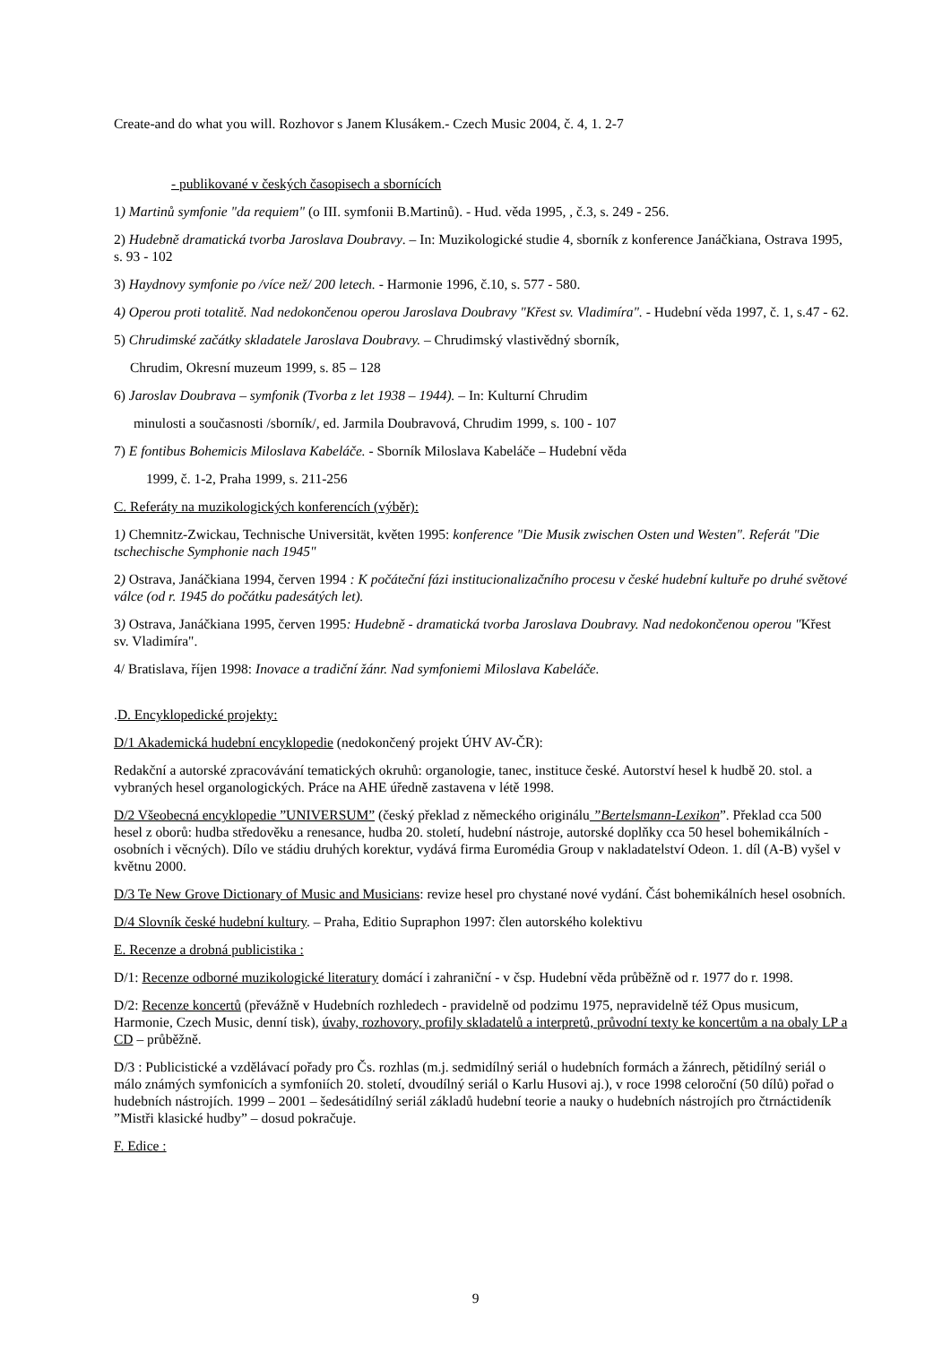Create-and do what you will. Rozhovor s Janem Klusákem.- Czech Music 2004, č. 4, 1. 2-7
- publikované v českých časopisech a sbornících
1) Martinů symfonie "da requiem" (o III. symfonii B.Martinů). - Hud. věda 1995, , č.3, s. 249 - 256.
2) Hudebně dramatická tvorba Jaroslava Doubravy. – In: Muzikologické studie 4, sborník z konference Janáčkiana, Ostrava 1995, s. 93 - 102
3) Haydnovy symfonie po /více než/ 200 letech. - Harmonie 1996, č.10, s. 577 - 580.
4) Operou proti totalitě. Nad nedokončenou operou Jaroslava Doubravy "Křest sv. Vladimíra". - Hudební věda 1997, č. 1, s.47 - 62.
5) Chrudimské začátky skladatele Jaroslava Doubravy. – Chrudimský vlastivědný sborník,
Chrudim, Okresní muzeum 1999, s. 85 – 128
6) Jaroslav Doubrava – symfonik (Tvorba z let 1938 – 1944). – In: Kulturní Chrudim
minulosti a současnosti /sborník/, ed. Jarmila Doubravová, Chrudim 1999, s. 100 - 107
7) E fontibus Bohemicis Miloslava Kabeláče. - Sborník Miloslava Kabeláče – Hudební věda
1999, č. 1-2, Praha 1999, s. 211-256
C. Referáty na muzikologických konferencích (výběr):
1) Chemnitz-Zwickau, Technische Universität, květen 1995: konference "Die Musik zwischen Osten und Westen". Referát "Die tschechische Symphonie nach 1945"
2) Ostrava, Janáčkiana 1994, červen 1994 : K počáteční fázi institucionalizačního procesu v české hudební kultuře po druhé světové válce (od r. 1945 do počátku padesátých let).
3) Ostrava, Janáčkiana 1995, červen 1995: Hudebně - dramatická tvorba Jaroslava Doubravy. Nad nedokončenou operou "Křest sv. Vladimíra".
4/ Bratislava, říjen 1998: Inovace a tradiční žánr. Nad symfoniemi Miloslava Kabeláče.
.D. Encyklopedické projekty:
D/1 Akademická hudební encyklopedie (nedokončený projekt ÚHV AV-ČR):
Redakční a autorské zpracovávání tematických okruhů: organologie, tanec, instituce české. Autorství hesel k hudbě 20. stol. a vybraných hesel organologických. Práce na AHE úředně zastavena v létě 1998.
D/2 Všeobecná encyklopedie ”UNIVERSUM” (český překlad z německého originálu ”Bertelsmann-Lexikon”. Překlad cca 500 hesel z oborů: hudba středověku a renesance, hudba 20. století, hudební nástroje, autorské doplňky cca 50 hesel bohemikálních - osobních i věcných). Dílo ve stádiu druhých korektur, vydává firma Euromédia Group v nakladatelství Odeon. 1. díl (A-B) vyšel v květnu 2000.
D/3 Te New Grove Dictionary of Music and Musicians: revize hesel pro chystané nové vydání. Část bohemikálních hesel osobních.
D/4 Slovník české hudební kultury. – Praha, Editio Supraphon 1997: člen autorského kolektivu
E. Recenze a drobná publicistika :
D/1: Recenze odborné muzikologické literatury domácí i zahraniční - v čsp. Hudební věda průběžně od r. 1977 do r. 1998.
D/2: Recenze koncertů (převážně v Hudebních rozhledech - pravidelně od podzimu 1975, nepravidelně též Opus musicum, Harmonie, Czech Music, denní tisk), úvahy, rozhovory, profily skladatelů a interpretů, průvodní texty ke koncertům a na obaly LP a CD – průběžně.
D/3 : Publicistické a vzdělávací pořady pro Čs. rozhlas (m.j. sedmidílný seriál o hudebních formách a žánrech, pětidílný seriál o málo známých symfonicích a symfoniích 20. století, dvoudílný seriál o Karlu Husovi aj.), v roce 1998 celoroční (50 dílů) pořad o hudebních nástrojích. 1999 – 2001 – šedesátidílný seriál základů hudební teorie a nauky o hudebních nástrojích pro čtrnáctideník ”Mistři klasické hudby” – dosud pokračuje.
F. Edice :
9